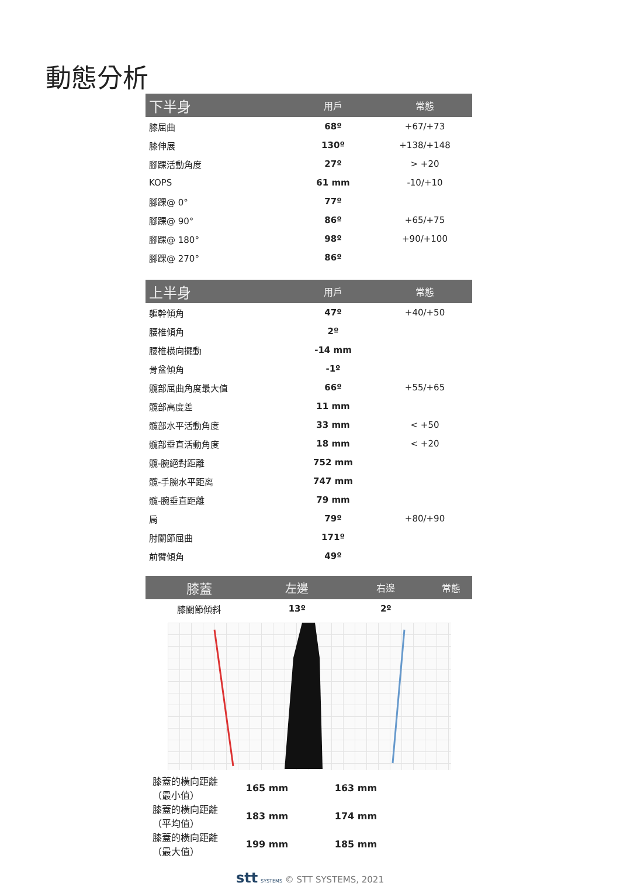動態分析
| 下半身 | 用戶 | 常態 |
| --- | --- | --- |
| 膝屈曲 | 68º | +67/+73 |
| 膝伸展 | 130º | +138/+148 |
| 腳踝活動角度 | 27º | > +20 |
| KOPS | 61 mm | -10/+10 |
| 腳踝@ 0° | 77º | |
| 腳踝@ 90° | 86º | +65/+75 |
| 腳踝@ 180° | 98º | +90/+100 |
| 腳踝@ 270° | 86º | |
| 上半身 | 用戶 | 常態 |
| --- | --- | --- |
| 軀幹傾角 | 47º | +40/+50 |
| 腰椎傾角 | 2º | |
| 腰椎橫向擺動 | -14 mm | |
| 骨盆傾角 | -1º | |
| 髖部屈曲角度最大值 | 66º | +55/+65 |
| 髖部高度差 | 11 mm | |
| 髖部水平活動角度 | 33 mm | < +50 |
| 髖部垂直活動角度 | 18 mm | < +20 |
| 髖-腕絕對距離 | 752 mm | |
| 髖-手腕水平距离 | 747 mm | |
| 髖-腕垂直距離 | 79 mm | |
| 肩 | 79º | +80/+90 |
| 肘關節屈曲 | 171º | |
| 前臂傾角 | 49º | |
| 膝蓋 | 左邊 | 右邊 | 常態 |
| --- | --- | --- | --- |
| 膝關節傾斜 | 13º | 2º | |
| 膝蓋的橫向距離（最小值） | 165 mm | 163 mm |
| 膝蓋的橫向距離（平均值） | 183 mm | 174 mm |
| 膝蓋的橫向距離（最大值） | 199 mm | 185 mm |
stt SYSTEMS © STT SYSTEMS, 2021